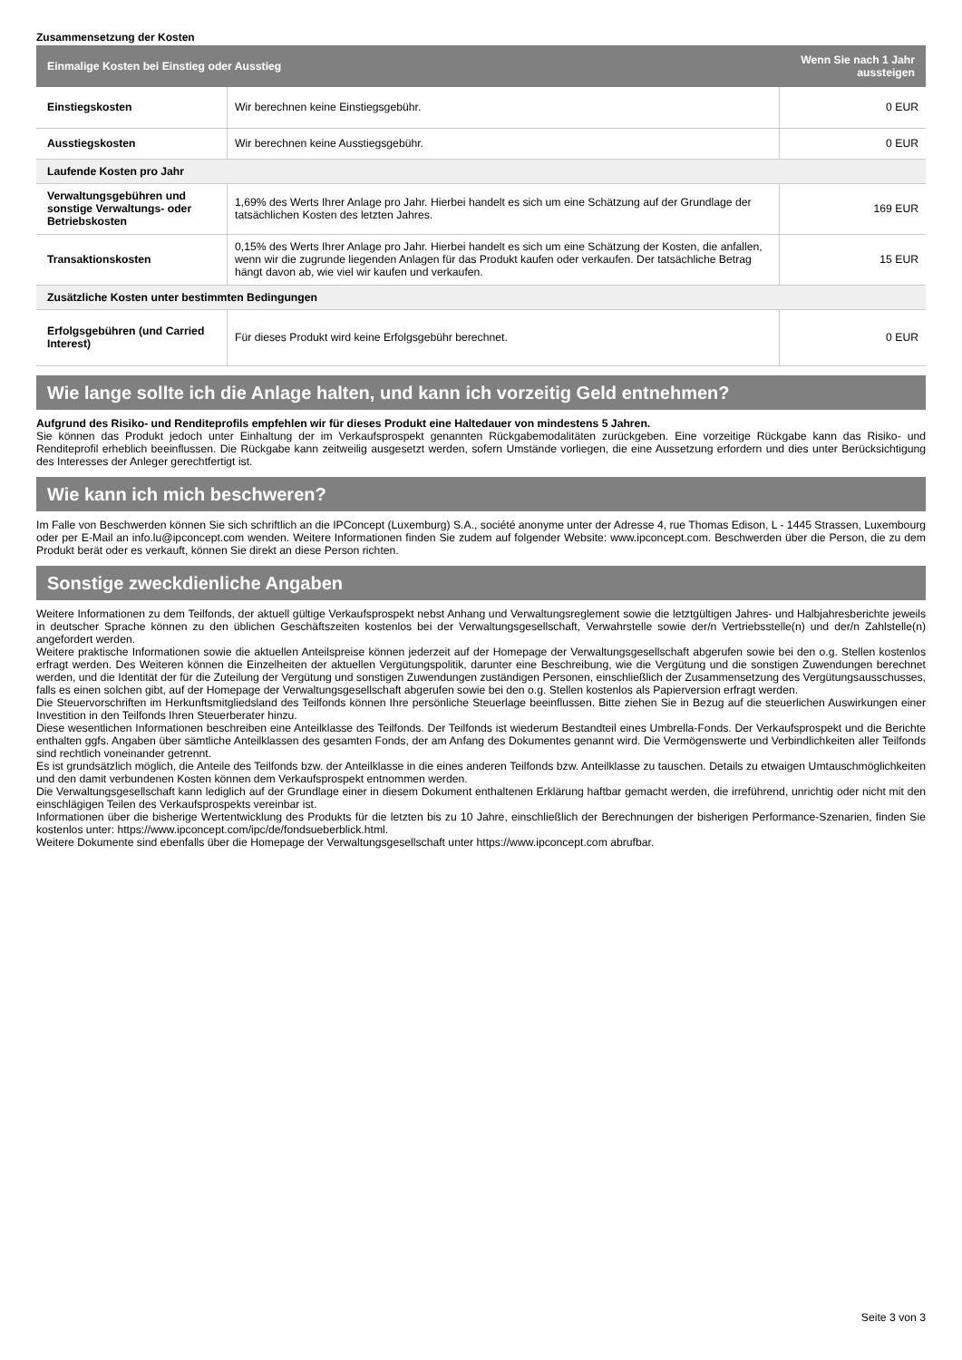Zusammensetzung der Kosten
| Einmalige Kosten bei Einstieg oder Ausstieg | | Wenn Sie nach 1 Jahr aussteigen |
| --- | --- | --- |
| Einstiegskosten | Wir berechnen keine Einstiegsgebühr. | 0 EUR |
| Ausstiegskosten | Wir berechnen keine Ausstiegsgebühr. | 0 EUR |
| Laufende Kosten pro Jahr | | |
| Verwaltungsgebühren und sonstige Verwaltungs- oder Betriebskosten | 1,69% des Werts Ihrer Anlage pro Jahr. Hierbei handelt es sich um eine Schätzung auf der Grundlage der tatsächlichen Kosten des letzten Jahres. | 169 EUR |
| Transaktionskosten | 0,15% des Werts Ihrer Anlage pro Jahr. Hierbei handelt es sich um eine Schätzung der Kosten, die anfallen, wenn wir die zugrunde liegenden Anlagen für das Produkt kaufen oder verkaufen. Der tatsächliche Betrag hängt davon ab, wie viel wir kaufen und verkaufen. | 15 EUR |
| Zusätzliche Kosten unter bestimmten Bedingungen | | |
| Erfolgsgebühren (und Carried Interest) | Für dieses Produkt wird keine Erfolgsgebühr berechnet. | 0 EUR |
Wie lange sollte ich die Anlage halten, und kann ich vorzeitig Geld entnehmen?
Aufgrund des Risiko- und Renditeprofils empfehlen wir für dieses Produkt eine Haltedauer von mindestens 5 Jahren.
Sie können das Produkt jedoch unter Einhaltung der im Verkaufsprospekt genannten Rückgabemodalitäten zurückgeben. Eine vorzeitige Rückgabe kann das Risiko- und Renditeprofil erheblich beeinflussen. Die Rückgabe kann zeitweilig ausgesetzt werden, sofern Umstände vorliegen, die eine Aussetzung erfordern und dies unter Berücksichtigung des Interesses der Anleger gerechtfertigt ist.
Wie kann ich mich beschweren?
Im Falle von Beschwerden können Sie sich schriftlich an die IPConcept (Luxemburg) S.A., société anonyme unter der Adresse 4, rue Thomas Edison, L - 1445 Strassen, Luxembourg oder per E-Mail an info.lu@ipconcept.com wenden. Weitere Informationen finden Sie zudem auf folgender Website: www.ipconcept.com. Beschwerden über die Person, die zu dem Produkt berät oder es verkauft, können Sie direkt an diese Person richten.
Sonstige zweckdienliche Angaben
Weitere Informationen zu dem Teilfonds, der aktuell gültige Verkaufsprospekt nebst Anhang und Verwaltungsreglement sowie die letztgültigen Jahres- und Halbjahresberichte jeweils in deutscher Sprache können zu den üblichen Geschäftszeiten kostenlos bei der Verwaltungsgesellschaft, Verwahrstelle sowie der/n Vertriebsstelle(n) und der/n Zahlstelle(n) angefordert werden.
Weitere praktische Informationen sowie die aktuellen Anteilspreise können jederzeit auf der Homepage der Verwaltungsgesellschaft abgerufen sowie bei den o.g. Stellen kostenlos erfragt werden. Des Weiteren können die Einzelheiten der aktuellen Vergütungspolitik, darunter eine Beschreibung, wie die Vergütung und die sonstigen Zuwendungen berechnet werden, und die Identität der für die Zuteilung der Vergütung und sonstigen Zuwendungen zuständigen Personen, einschließlich der Zusammensetzung des Vergütungsausschusses, falls es einen solchen gibt, auf der Homepage der Verwaltungsgesellschaft abgerufen sowie bei den o.g. Stellen kostenlos als Papierversion erfragt werden.
Die Steuervorschriften im Herkunftsmitgliedsland des Teilfonds können Ihre persönliche Steuerlage beeinflussen. Bitte ziehen Sie in Bezug auf die steuerlichen Auswirkungen einer Investition in den Teilfonds Ihren Steuerberater hinzu.
Diese wesentlichen Informationen beschreiben eine Anteilklasse des Teilfonds. Der Teilfonds ist wiederum Bestandteil eines Umbrella-Fonds. Der Verkaufsprospekt und die Berichte enthalten ggfs. Angaben über sämtliche Anteilklassen des gesamten Fonds, der am Anfang des Dokumentes genannt wird. Die Vermögenswerte und Verbindlichkeiten aller Teilfonds sind rechtlich voneinander getrennt.
Es ist grundsätzlich möglich, die Anteile des Teilfonds bzw. der Anteilklasse in die eines anderen Teilfonds bzw. Anteilklasse zu tauschen. Details zu etwaigen Umtauschmöglichkeiten und den damit verbundenen Kosten können dem Verkaufsprospekt entnommen werden.
Die Verwaltungsgesellschaft kann lediglich auf der Grundlage einer in diesem Dokument enthaltenen Erklärung haftbar gemacht werden, die irreführend, unrichtig oder nicht mit den einschlägigen Teilen des Verkaufsprospekts vereinbar ist.
Informationen über die bisherige Wertentwicklung des Produkts für die letzten bis zu 10 Jahre, einschließlich der Berechnungen der bisherigen Performance-Szenarien, finden Sie kostenlos unter: https://www.ipconcept.com/ipc/de/fondsueberblick.html.
Weitere Dokumente sind ebenfalls über die Homepage der Verwaltungsgesellschaft unter https://www.ipconcept.com abrufbar.
Seite 3 von 3